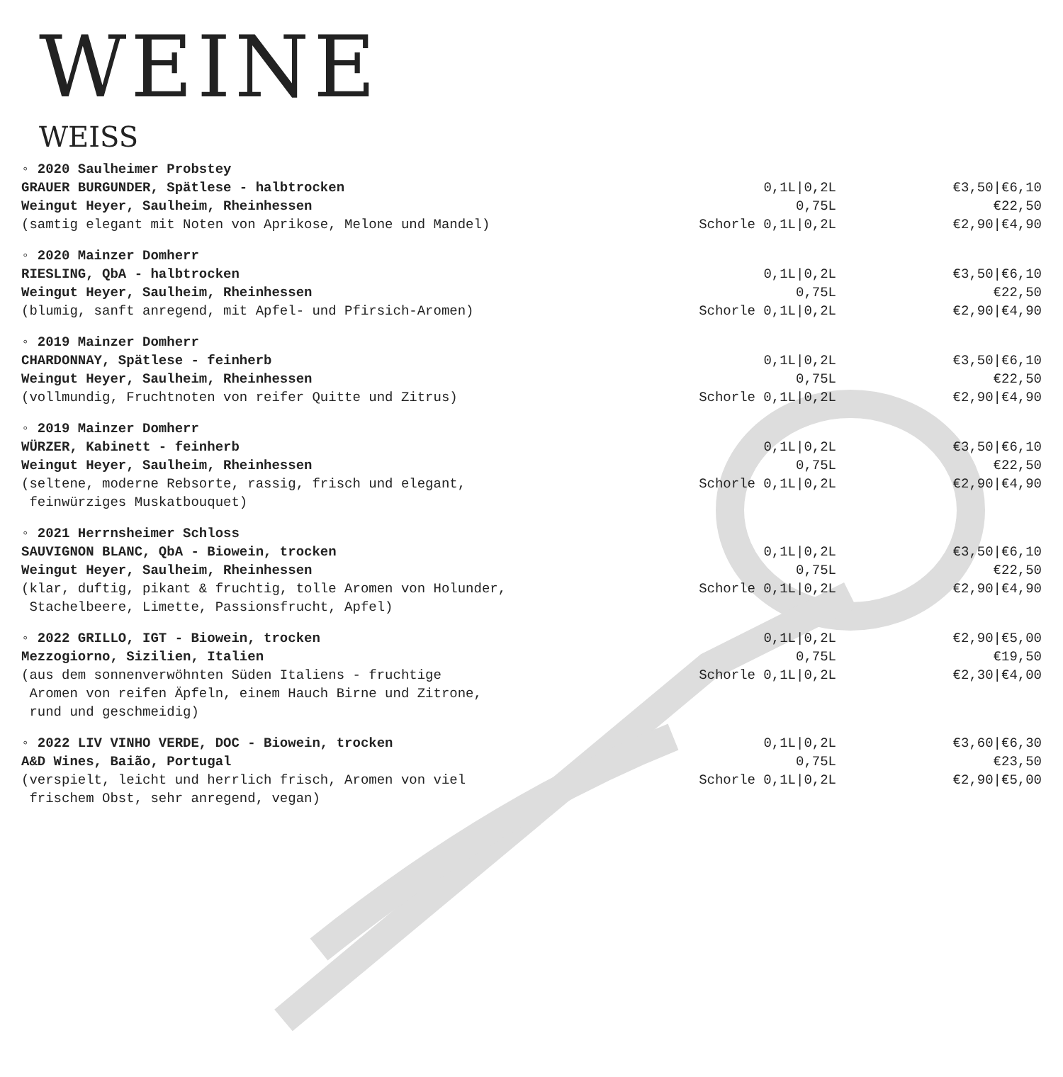WEINE
WEISS
| ◦ 2020 Saulheimer Probstey | | |
| GRAUER BURGUNDER, Spätlese - halbtrocken | 0,1L/0,2L | €3,50/€6,10 |
| Weingut Heyer, Saulheim, Rheinhessen | 0,75L | €22,50 |
| (samtig elegant mit Noten von Aprikose, Melone und Mandel) | Schorle 0,1L/0,2L | €2,90/€4,90 |
| ◦ 2020 Mainzer Domherr | | |
| RIESLING, QbA - halbtrocken | 0,1L/0,2L | €3,50/€6,10 |
| Weingut Heyer, Saulheim, Rheinhessen | 0,75L | €22,50 |
| (blumig, sanft anregend, mit Apfel- und Pfirsich-Aromen) | Schorle 0,1L/0,2L | €2,90/€4,90 |
| ◦ 2019 Mainzer Domherr | | |
| CHARDONNAY, Spätlese - feinherb | 0,1L/0,2L | €3,50/€6,10 |
| Weingut Heyer, Saulheim, Rheinhessen | 0,75L | €22,50 |
| (vollmundig, Fruchtnoten von reifer Quitte und Zitrus) | Schorle 0,1L/0,2L | €2,90/€4,90 |
| ◦ 2019 Mainzer Domherr | | |
| WÜRZER, Kabinett - feinherb | 0,1L/0,2L | €3,50/€6,10 |
| Weingut Heyer, Saulheim, Rheinhessen | 0,75L | €22,50 |
| (seltene, moderne Rebsorte, rassig, frisch und elegant, feinwürziges Muskatbouquet) | Schorle 0,1L/0,2L | €2,90/€4,90 |
| ◦ 2021 Herrnsheimer Schloss | | |
| SAUVIGNON BLANC, QbA - Biowein, trocken | 0,1L/0,2L | €3,50/€6,10 |
| Weingut Heyer, Saulheim, Rheinhessen | 0,75L | €22,50 |
| (klar, duftig, pikant & fruchtig, tolle Aromen von Holunder, Stachelbeere, Limette, Passionsfrucht, Apfel) | Schorle 0,1L/0,2L | €2,90/€4,90 |
| ◦ 2022 GRILLO, IGT - Biowein, trocken | 0,1L/0,2L | €2,90/€5,00 |
| Mezzogiorno, Sizilien, Italien | 0,75L | €19,50 |
| (aus dem sonnenverwöhnten Süden Italiens - fruchtige Aromen von reifen Äpfeln, einem Hauch Birne und Zitrone, rund und geschmeidig) | Schorle 0,1L/0,2L | €2,30/€4,00 |
| ◦ 2022 LIV VINHO VERDE, DOC - Biowein, trocken | 0,1L/0,2L | €3,60/€6,30 |
| A&D Wines, Baião, Portugal | 0,75L | €23,50 |
| (verspielt, leicht und herrlich frisch, Aromen von viel frischem Obst, sehr anregend, vegan) | Schorle 0,1L/0,2L | €2,90/€5,00 |